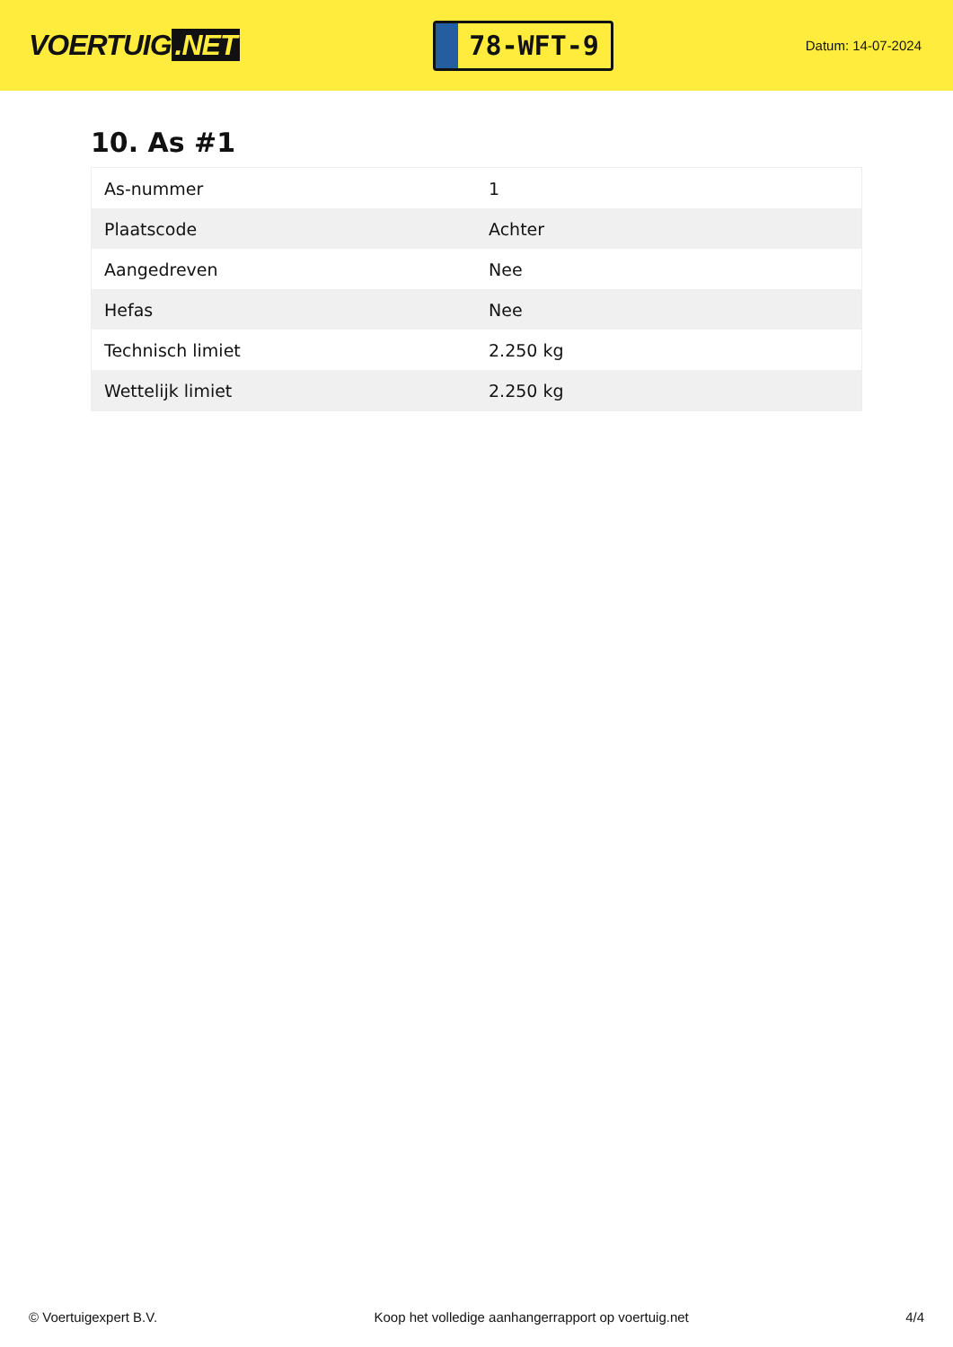VOERTUIG.NET
78-WFT-9
Datum: 14-07-2024
10. As #1
| As-nummer | 1 |
| Plaatscode | Achter |
| Aangedreven | Nee |
| Hefas | Nee |
| Technisch limiet | 2.250 kg |
| Wettelijk limiet | 2.250 kg |
© Voertuigexpert B.V. Koop het volledige aanhangerrapport op voertuig.net 4/4